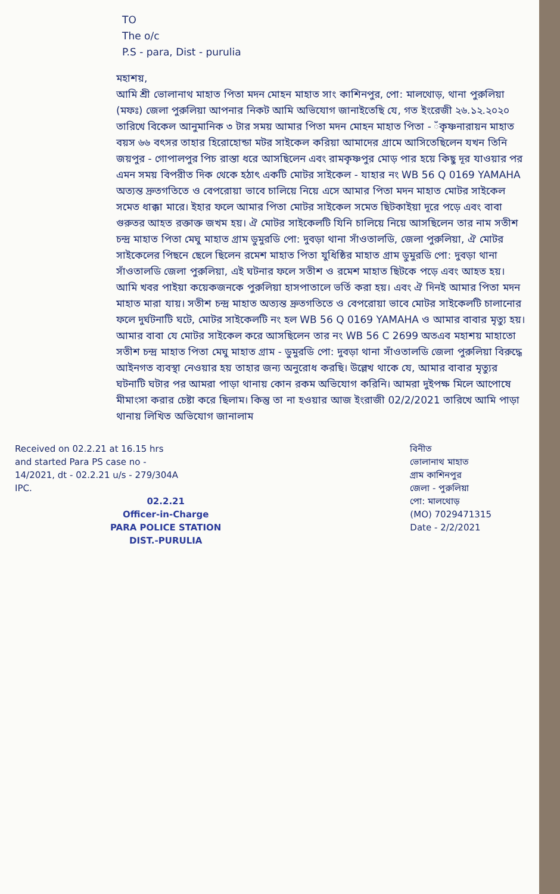TO
The o/c
P.S - para, Dist - purulia
মহাশয়,
আমি শ্রী ভোলানাথ মাহাত পিতা মদন মোহন মাহাত সাং কাশিনপুর, পো: মালথোড়, থানা পুরুলিয়া (মফঃ) জেলা পুরুলিয়া আপনার নিকট আমি অভিযোগ জানাইতেছি যে, গত ইংরেজী ২৬.১২.২০২০ তারিখে বিকেল আনুমানিক ৩ টার সময় আমার পিতা মদন মোহন মাহাত পিতা - ঁকৃষ্ণনারায়ন মাহাত বয়স ৬৬ বৎসর তাহার হিরোহোন্ডা মটর সাইকেল করিয়া আমাদের গ্রামে আসিতেছিলেন যখন তিনি জয়পুর - গোপালপুর পিচ রাস্তা ধরে আসছিলেন এবং রামকৃষ্ণপুর মোড় পার হয়ে কিছু দূর যাওয়ার পর এমন সময় বিপরীত দিক থেকে হঠাৎ একটি মোটর সাইকেল - যাহার নং WB 56 Q 0169 YAMAHA অত্যন্ত দ্রুতগতিতে ও বেপরোয়া ভাবে চালিয়ে নিয়ে এসে আমার পিতা মদন মাহাত মোটর সাইকেল সমেত ধাক্কা মারে। ইহার ফলে আমার পিতা মোটর সাইকেল সমেত ছিটকাইয়া দূরে পড়ে এবং বাবা গুরুতর আহত রক্তাক্ত জখম হয়। ঐ মোটর সাইকেলটি যিনি চালিয়ে নিয়ে আসছিলেন তার নাম সতীশ চন্দ্র মাহাত পিতা মেঘু মাহাত গ্রাম ডুমুরডি পো: দুবড়া থানা সাঁওতালডি, জেলা পুরুলিয়া, ঐ মোটর সাইকেলের পিছনে ছেলে ছিলেন রমেশ মাহাত পিতা যুধিষ্ঠির মাহাত গ্রাম ডুমুরডি পো: দুবড়া থানা সাঁওতালডি জেলা পুরুলিয়া, এই ঘটনার ফলে সতীশ ও রমেশ মাহাত ছিটকে পড়ে এবং আহত হয়। আমি খবর পাইয়া কয়েকজনকে পুরুলিয়া হাসপাতালে ভর্তি করা হয়। এবং ঐ দিনই আমার পিতা মদন মাহাত মারা যায়। সতীশ চন্দ্র মাহাত অত্যন্ত দ্রুতগতিতে ও বেপরোয়া ভাবে মোটর সাইকেলটি চালানোর ফলে দুর্ঘটনাটি ঘটে, মোটর সাইকেলটি নং হল WB 56 Q 0169 YAMAHA ও আমার বাবার মৃত্যু হয়। আমার বাবা যে মোটর সাইকেল করে আসছিলেন তার নং WB 56 C 2699 অতএব মহাশয় মাহাতো সতীশ চন্দ্র মাহাত পিতা মেঘু মাহাত গ্রাম - ডুমুরডি পো: দুবড়া থানা সাঁওতালডি জেলা পুরুলিয়া বিরুদ্ধে আইনগত ব্যবস্থা নেওয়ার হয় তাহার জন্য অনুরোধ করছি। উল্লেখ থাকে যে, আমার বাবার মৃত্যুর ঘটনাটি ঘটার পর আমরা পাড়া থানায় কোন রকম অভিযোগ করিনি। আমরা দুইপক্ষ মিলে আপোষে মীমাংসা করার চেষ্টা করে ছিলাম। কিন্তু তা না হওয়ার আজ ইংরাজী 02/2/2021 তারিখে আমি পাড়া থানায় লিখিত অভিযোগ জানালাম
Received on 02.2.21 at 16.15 hrs
and started Para PS case no -
14/2021, dt - 02.2.21 u/s - 279/304A
IPC.
02.2.21
Officer-in-Charge
PARA POLICE STATION
DIST.-PURULIA
বিনীত
ভোলানাথ মাহাত
গ্রাম কাশিনপুর
জেলা - পুরুলিয়া
পো: মালথোড়
(MO) 7029471315
Date - 2/2/2021